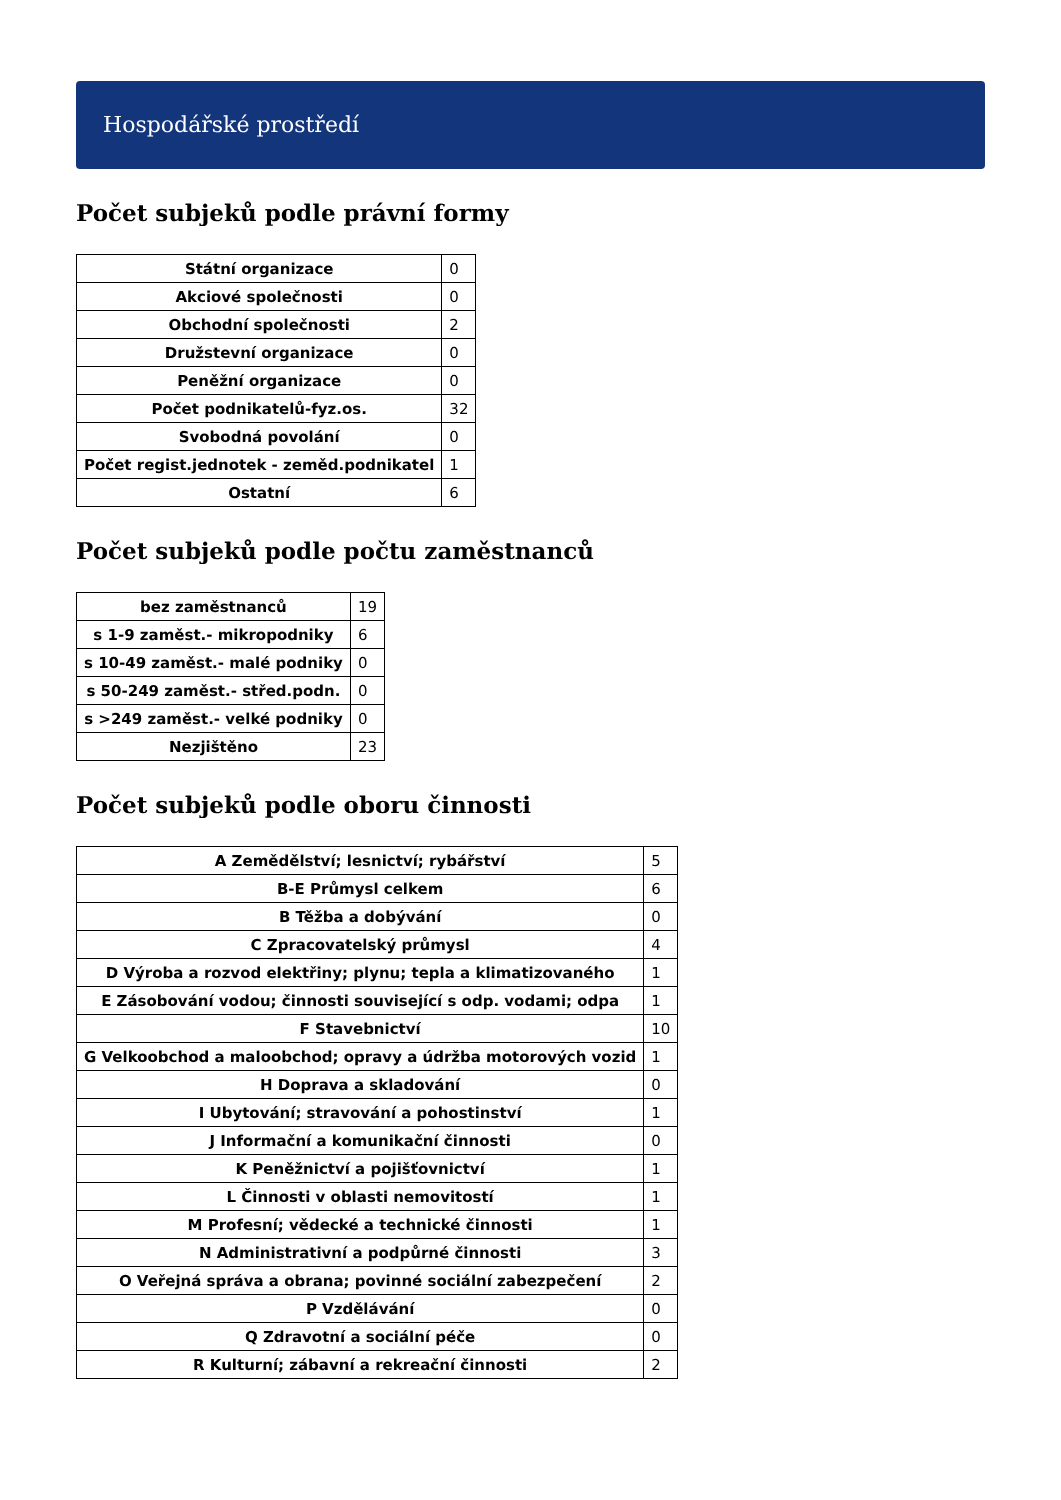Hospodářské prostředí
Počet subjeků podle právní formy
| Státní organizace | 0 |
| Akciové společnosti | 0 |
| Obchodní společnosti | 2 |
| Družstevní organizace | 0 |
| Peněžní organizace | 0 |
| Počet podnikatelů-fyz.os. | 32 |
| Svobodná povolání | 0 |
| Počet regist.jednotek - zeměd.podnikatel | 1 |
| Ostatní | 6 |
Počet subjeků podle počtu zaměstnanců
| bez zaměstnanců | 19 |
| s 1-9 zaměst.- mikropodniky | 6 |
| s 10-49 zaměst.- malé podniky | 0 |
| s 50-249 zaměst.- střed.podn. | 0 |
| s >249 zaměst.- velké podniky | 0 |
| Nezjištěno | 23 |
Počet subjeků podle oboru činnosti
| A Zemědělství; lesnictví; rybářství | 5 |
| B-E Průmysl celkem | 6 |
| B Těžba a dobývání | 0 |
| C Zpracovatelský průmysl | 4 |
| D Výroba a rozvod elektřiny; plynu; tepla a klimatizovaného | 1 |
| E Zásobování vodou; činnosti související s odp. vodami; odpa | 1 |
| F Stavebnictví | 10 |
| G Velkoobchod a maloobchod; opravy a údržba motorových vozid | 1 |
| H Doprava a skladování | 0 |
| I Ubytování; stravování a pohostinství | 1 |
| J Informační a komunikační činnosti | 0 |
| K Peněžnictví a pojišťovnictví | 1 |
| L Činnosti v oblasti nemovitostí | 1 |
| M Profesní; vědecké a technické činnosti | 1 |
| N Administrativní a podpůrné činnosti | 3 |
| O Veřejná správa a obrana; povinné sociální zabezpečení | 2 |
| P Vzdělávání | 0 |
| Q Zdravotní a sociální péče | 0 |
| R Kulturní; zábavní a rekreační činnosti | 2 |